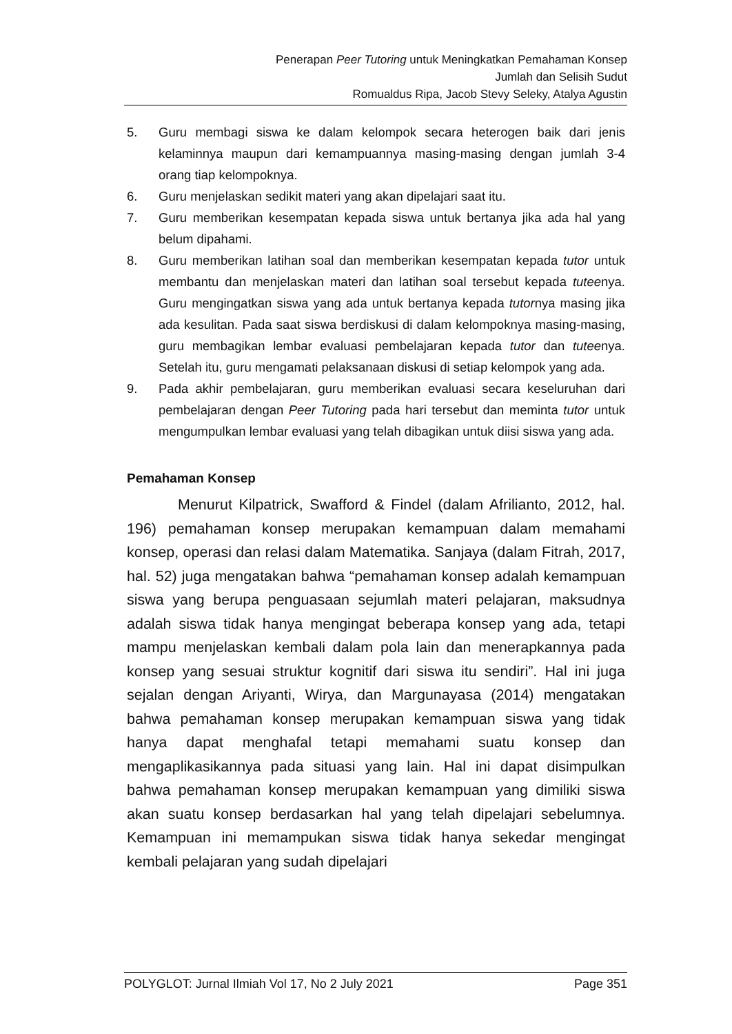Penerapan Peer Tutoring untuk Meningkatkan Pemahaman Konsep
Jumlah dan Selisih Sudut
Romualdus Ripa, Jacob Stevy Seleky, Atalya Agustin
5. Guru membagi siswa ke dalam kelompok secara heterogen baik dari jenis kelaminnya maupun dari kemampuannya masing-masing dengan jumlah 3-4 orang tiap kelompoknya.
6. Guru menjelaskan sedikit materi yang akan dipelajari saat itu.
7. Guru memberikan kesempatan kepada siswa untuk bertanya jika ada hal yang belum dipahami.
8. Guru memberikan latihan soal dan memberikan kesempatan kepada tutor untuk membantu dan menjelaskan materi dan latihan soal tersebut kepada tuteenya. Guru mengingatkan siswa yang ada untuk bertanya kepada tutornya masing jika ada kesulitan. Pada saat siswa berdiskusi di dalam kelompoknya masing-masing, guru membagikan lembar evaluasi pembelajaran kepada tutor dan tuteenya. Setelah itu, guru mengamati pelaksanaan diskusi di setiap kelompok yang ada.
9. Pada akhir pembelajaran, guru memberikan evaluasi secara keseluruhan dari pembelajaran dengan Peer Tutoring pada hari tersebut dan meminta tutor untuk mengumpulkan lembar evaluasi yang telah dibagikan untuk diisi siswa yang ada.
Pemahaman Konsep
Menurut Kilpatrick, Swafford & Findel (dalam Afrilianto, 2012, hal. 196) pemahaman konsep merupakan kemampuan dalam memahami konsep, operasi dan relasi dalam Matematika. Sanjaya (dalam Fitrah, 2017, hal. 52) juga mengatakan bahwa “pemahaman konsep adalah kemampuan siswa yang berupa penguasaan sejumlah materi pelajaran, maksudnya adalah siswa tidak hanya mengingat beberapa konsep yang ada, tetapi mampu menjelaskan kembali dalam pola lain dan menerapkannya pada konsep yang sesuai struktur kognitif dari siswa itu sendiri”. Hal ini juga sejalan dengan Ariyanti, Wirya, dan Margunayasa (2014) mengatakan bahwa pemahaman konsep merupakan kemampuan siswa yang tidak hanya dapat menghafal tetapi memahami suatu konsep dan mengaplikasikannya pada situasi yang lain. Hal ini dapat disimpulkan bahwa pemahaman konsep merupakan kemampuan yang dimiliki siswa akan suatu konsep berdasarkan hal yang telah dipelajari sebelumnya. Kemampuan ini memampukan siswa tidak hanya sekedar mengingat kembali pelajaran yang sudah dipelajari
POLYGLOT: Jurnal Ilmiah Vol 17, No 2 July 2021 Page 351